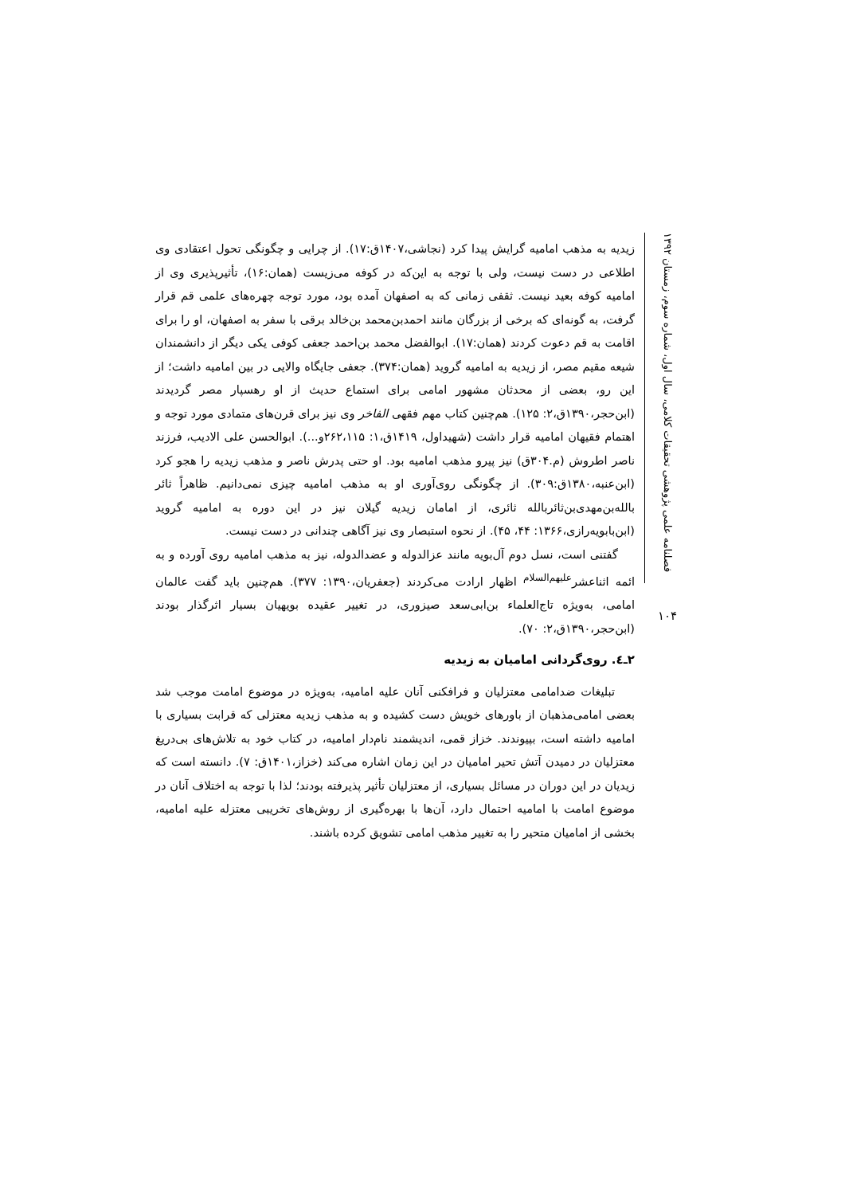فصلنامه علمی پژوهشی تحقیقات کلامی، سال اول، شماره سوم، زمستان ۱۳۹۲
۱۰۴
زیدیه به مذهب امامیه گرایش پیدا کرد (نجاشی،۱۴۰۷ق:۱۷). از چرایی و چگونگی تحول اعتقادی وی اطلاعی در دست نیست، ولی با توجه به این‌که در کوفه می‌زیست (همان:۱۶)، تأثیرپذیری وی از امامیه کوفه بعید نیست. ثقفی زمانی که به اصفهان آمده بود، مورد توجه چهره‌های علمی قم قرار گرفت، به گونه‌ای که برخی از بزرگان مانند احمدبن‌محمد بن‌خالد برقی با سفر به اصفهان، او را برای اقامت به قم دعوت کردند (همان:۱۷). ابوالفضل محمد بن‌احمد جعفی کوفی یکی دیگر از دانشمندان شیعه مقیم مصر، از زیدیه به امامیه گروید (همان:۳۷۴). جعفی جایگاه والایی در بین امامیه داشت؛ از این رو، بعضی از محدثان مشهور امامی برای استماع حدیث از او رهسپار مصر گردیدند (ابن‌حجر،۱۳۹۰ق،۲: ۱۲۵). هم‌چنین کتاب مهم فقهی الفاخر وی نیز برای قرن‌های متمادی مورد توجه و اهتمام فقیهان امامیه قرار داشت (شهیداول، ۱۴۱۹ق،۱: ۲۶۲،۱۱۵و...). ابوالحسن علی الادیب، فرزند ناصر اطروش (م.۳۰۴ق) نیز پیرو مذهب امامیه بود. او حتی پدرش ناصر و مذهب زیدیه را هجو کرد (ابن‌عنبه،۱۳۸۰ق:۳۰۹). از چگونگی روی‌آوری او به مذهب امامیه چیزی نمی‌دانیم. ظاهراً ثائر بالله‌بن‌مهدی‌بن‌ثائربالله ثائری، از امامان زیدیه گیلان نیز در این دوره به امامیه گروید (ابن‌بابویه‌رازی،۱۳۶۶: ۴۴، ۴۵). از نحوه استبصار وی نیز آگاهی چندانی در دست نیست.
گفتنی است، نسل دوم آل‌بویه مانند عزالدوله و عضدالدوله، نیز به مذهب امامیه روی آورده و به ائمه اثناعشر<sup>علیهم‌السلام</sup> اظهار ارادت می‌کردند (جعفریان،۱۳۹۰: ۳۷۷). هم‌چنین باید گفت عالمان امامی، به‌ویژه تاج‌العلماء بن‌ابی‌سعد صیزوری، در تغییر عقیده بویهیان بسیار اثرگذار بودند (ابن‌حجر،۱۳۹۰ق،۲: ۷۰).
۲ـ٤. روی‌گردانی امامیان به زیدیه
تبلیغات ضدامامی معتزلیان و فرافکنی آنان علیه امامیه، به‌ویژه در موضوع امامت موجب شد بعضی امامی‌مذهبان از باورهای خویش دست کشیده و به مذهب زیدیه معتزلی که قرابت بسیاری با امامیه داشته است، بپیوندند. خزاز قمی، اندیشمند نام‌دار امامیه، در کتاب خود به تلاش‌های بی‌دریغ معتزلیان در دمیدن آتش تحیر امامیان در این زمان اشاره می‌کند (خزاز،۱۴۰۱ق: ۷). دانسته است که زیدیان در این دوران در مسائل بسیاری، از معتزلیان تأثیر پذیرفته بودند؛ لذا با توجه به اختلاف آنان در موضوع امامت با امامیه احتمال دارد، آن‌ها با بهره‌گیری از روش‌های تخریبی معتزله علیه امامیه، بخشی از امامیان متحیر را به تغییر مذهب امامی تشویق کرده باشند.